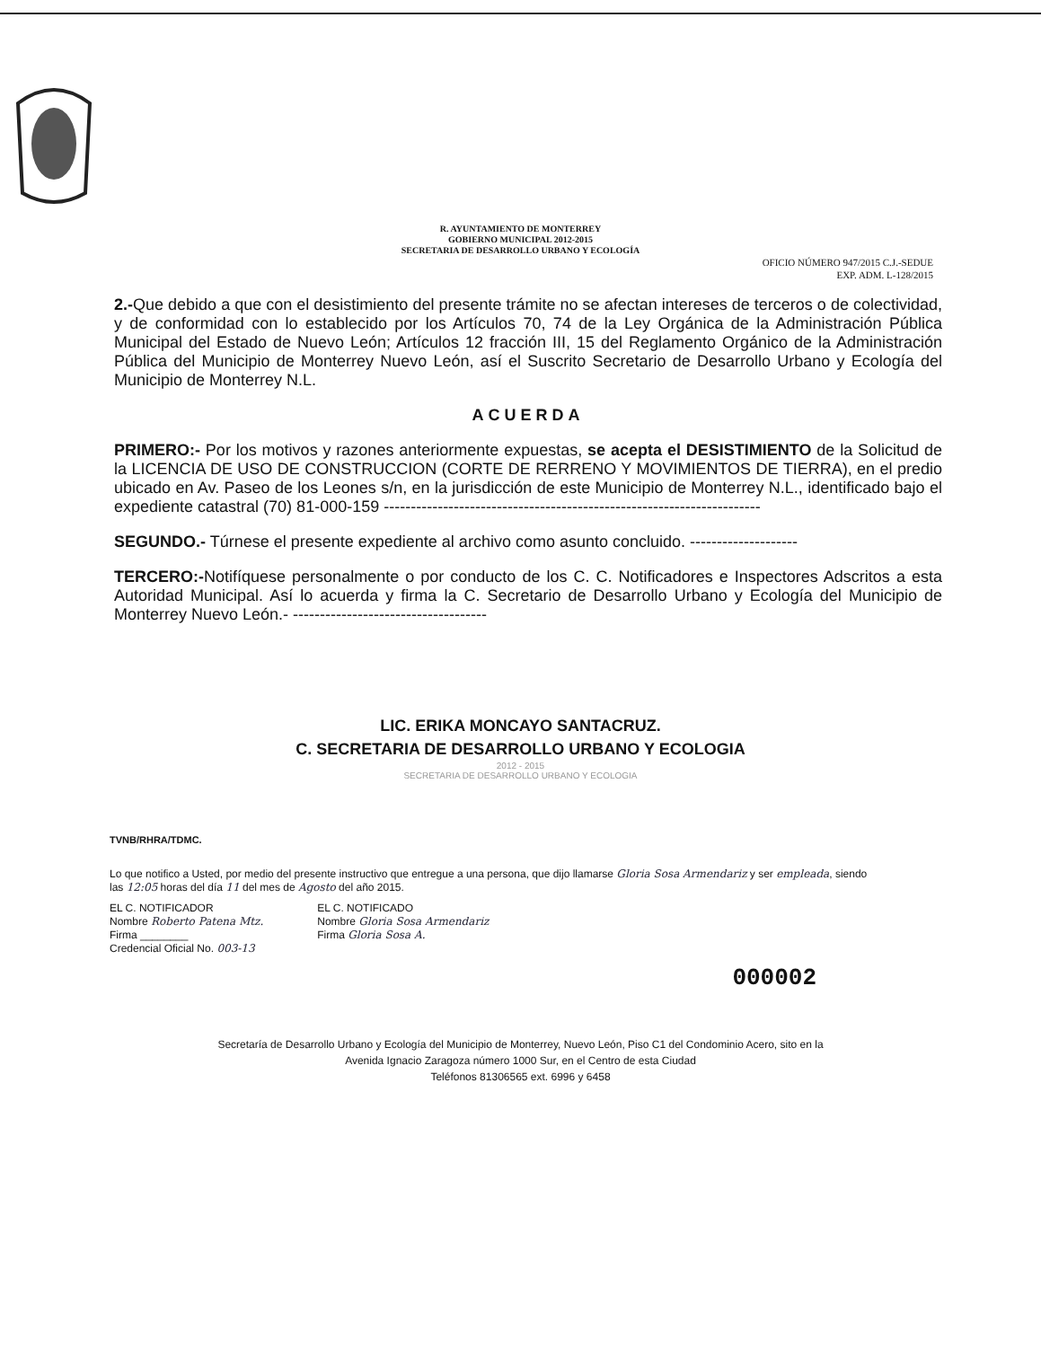R. AYUNTAMIENTO DE MONTERREY
GOBIERNO MUNICIPAL 2012-2015
SECRETARIA DE DESARROLLO URBANO Y ECOLOGÍA
OFICIO NÚMERO 947/2015 C.J.-SEDUE
EXP. ADM. L-128/2015
2.-Que debido a que con el desistimiento del presente trámite no se afectan intereses de terceros o de colectividad, y de conformidad con lo establecido por los Artículos 70, 74 de la Ley Orgánica de la Administración Pública Municipal del Estado de Nuevo León; Artículos 12 fracción III, 15 del Reglamento Orgánico de la Administración Pública del Municipio de Monterrey Nuevo León, así el Suscrito Secretario de Desarrollo Urbano y Ecología del Municipio de Monterrey N.L.
ACUERDA
PRIMERO:- Por los motivos y razones anteriormente expuestas, se acepta el DESISTIMIENTO de la Solicitud de la LICENCIA DE USO DE CONSTRUCCION (CORTE DE RERRENO Y MOVIMIENTOS DE TIERRA), en el predio ubicado en Av. Paseo de los Leones s/n, en la jurisdicción de este Municipio de Monterrey N.L., identificado bajo el expediente catastral (70) 81-000-159 ----------------------------------------------------------------------
SEGUNDO.- Túrnese el presente expediente al archivo como asunto concluido. --------------------
TERCERO:-Notifíquese personalmente o por conducto de los C. C. Notificadores e Inspectores Adscritos a esta Autoridad Municipal. Así lo acuerda y firma la C. Secretario de Desarrollo Urbano y Ecología del Municipio de Monterrey Nuevo León.- ------------------------------------
LIC. ERIKA MONCAYO SANTACRUZ.
C. SECRETARIA DE DESARROLLO URBANO Y ECOLOGIA
2012 - 2015
SECRETARIA DE DESARROLLO URBANO Y ECOLOGIA
TVNB/RHRA/TDMC.
Lo que notifico a Usted, por medio del presente instructivo que entregue a una persona, que dijo llamarse Gloria Sosa Armendariz y ser empleada, siendo las 12:05 horas del día 11 del mes de Agosto del año 2015.
EL C. NOTIFICADOR
Nombre Roberto Patena Mtz.
Firma ________
Credencial Oficial No. 003-13
EL C. NOTIFICADO
Nombre Gloria Sosa Armendariz
Firma Gloria Sosa A.
000002
Secretaría de Desarrollo Urbano y Ecología del Municipio de Monterrey, Nuevo León, Piso C1 del Condominio Acero, sito en la
Avenida Ignacio Zaragoza número 1000 Sur, en el Centro de esta Ciudad
Teléfonos 81306565 ext. 6996 y 6458